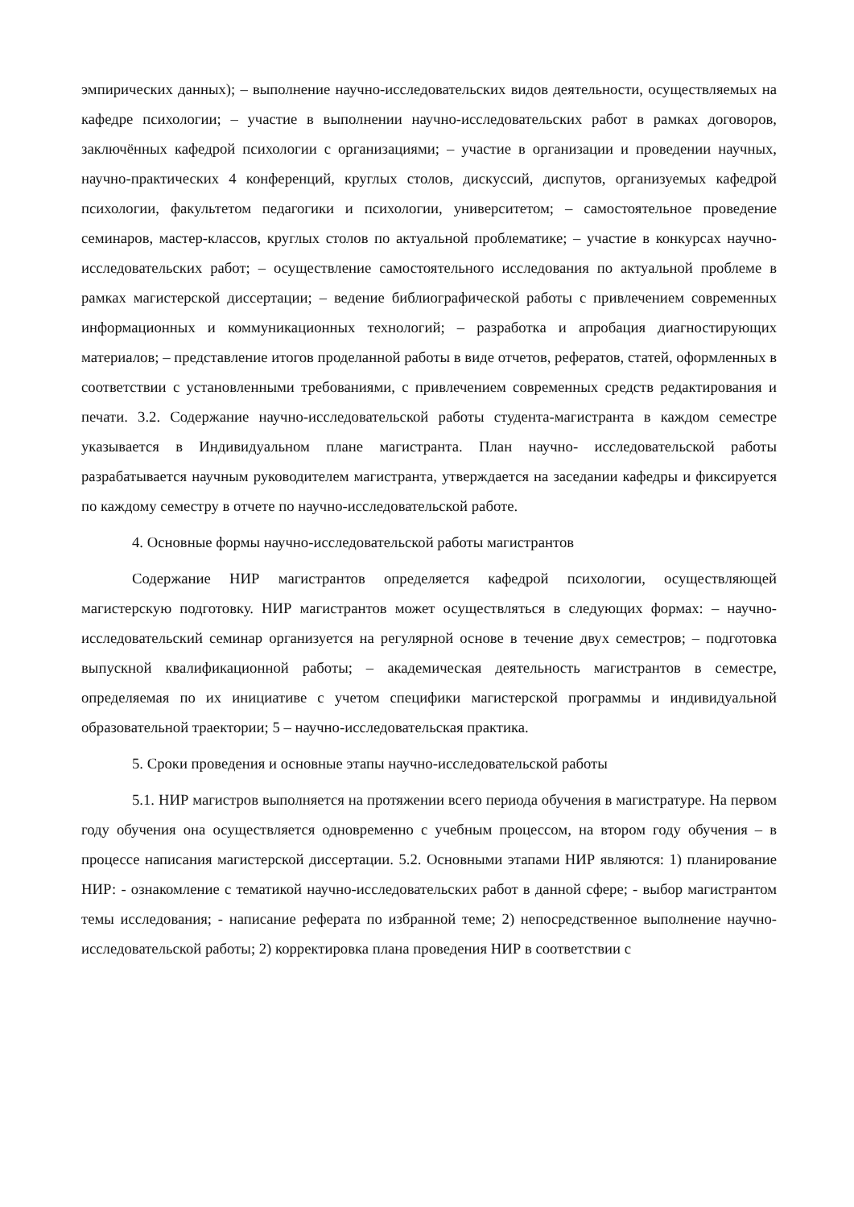эмпирических данных); – выполнение научно-исследовательских видов деятельности, осуществляемых на кафедре психологии; – участие в выполнении научно-исследовательских работ в рамках договоров, заключённых кафедрой психологии с организациями; – участие в организации и проведении научных, научно-практических 4 конференций, круглых столов, дискуссий, диспутов, организуемых кафедрой психологии, факультетом педагогики и психологии, университетом; – самостоятельное проведение семинаров, мастер-классов, круглых столов по актуальной проблематике; – участие в конкурсах научно-исследовательских работ; – осуществление самостоятельного исследования по актуальной проблеме в рамках магистерской диссертации; – ведение библиографической работы с привлечением современных информационных и коммуникационных технологий; – разработка и апробация диагностирующих материалов; – представление итогов проделанной работы в виде отчетов, рефератов, статей, оформленных в соответствии с установленными требованиями, с привлечением современных средств редактирования и печати. 3.2. Содержание научно-исследовательской работы студента-магистранта в каждом семестре указывается в Индивидуальном плане магистранта. План научно- исследовательской работы разрабатывается научным руководителем магистранта, утверждается на заседании кафедры и фиксируется по каждому семестру в отчете по научно-исследовательской работе.
4. Основные формы научно-исследовательской работы магистрантов
Содержание НИР магистрантов определяется кафедрой психологии, осуществляющей магистерскую подготовку. НИР магистрантов может осуществляться в следующих формах: – научно-исследовательский семинар организуется на регулярной основе в течение двух семестров; – подготовка выпускной квалификационной работы; – академическая деятельность магистрантов в семестре, определяемая по их инициативе с учетом специфики магистерской программы и индивидуальной образовательной траектории; 5 – научно-исследовательская практика.
5. Сроки проведения и основные этапы научно-исследовательской работы
5.1. НИР магистров выполняется на протяжении всего периода обучения в магистратуре. На первом году обучения она осуществляется одновременно с учебным процессом, на втором году обучения – в процессе написания магистерской диссертации. 5.2. Основными этапами НИР являются: 1) планирование НИР: - ознакомление с тематикой научно-исследовательских работ в данной сфере; - выбор магистрантом темы исследования; - написание реферата по избранной теме; 2) непосредственное выполнение научно-исследовательской работы; 2) корректировка плана проведения НИР в соответствии с